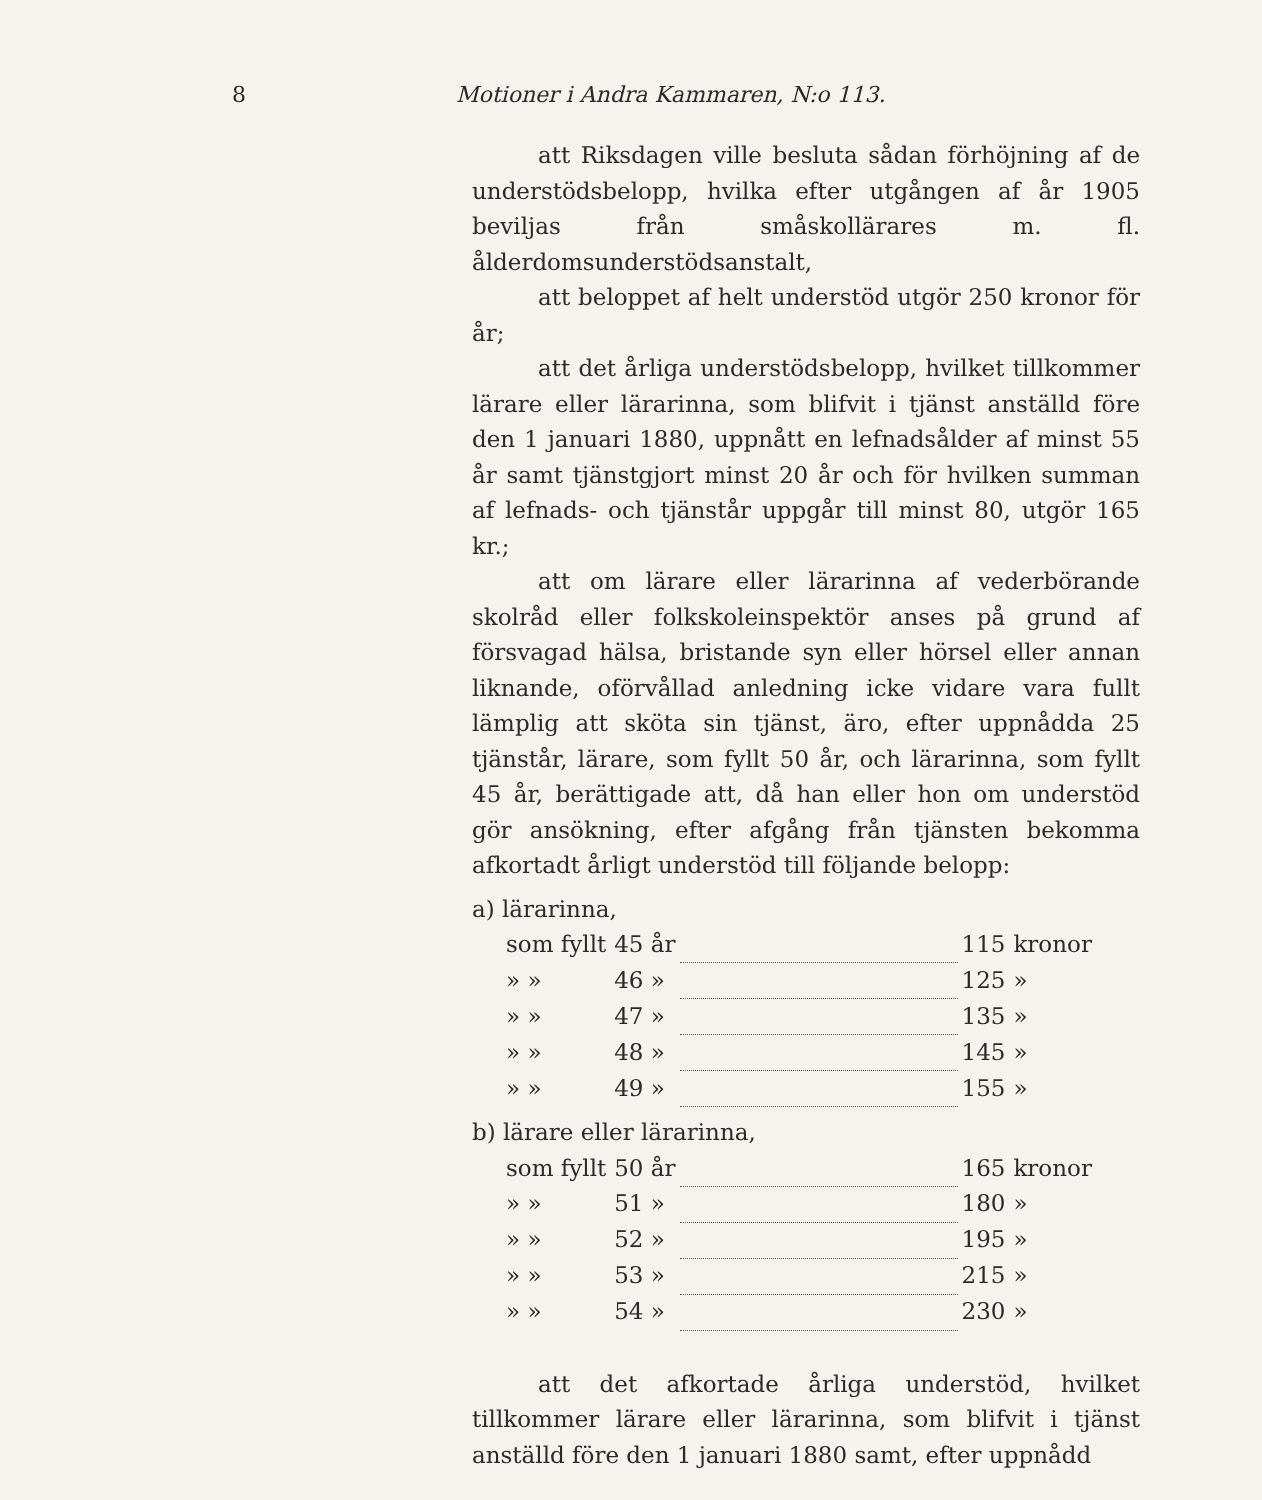8 Motioner i Andra Kammaren, N:o 113.
att Riksdagen ville besluta sådan förhöjning af de understödsbelopp, hvilka efter utgången af år 1905 beviljas från småskollärares m. fl. ålderdomsunderstödsanstalt,
att beloppet af helt understöd utgör 250 kronor för år;
att det årliga understödsbelopp, hvilket tillkommer lärare eller lärarinna, som blifvit i tjänst anställd före den 1 januari 1880, uppnått en lefnadsålder af minst 55 år samt tjänstgjort minst 20 år och för hvilken summan af lefnads- och tjänstår uppgår till minst 80, utgör 165 kr.;
att om lärare eller lärarinna af vederbörande skolråd eller folkskoleinspektör anses på grund af försvagad hälsa, bristande syn eller hörsel eller annan liknande, oförvållad anledning icke vidare vara fullt lämplig att sköta sin tjänst, äro, efter uppnådda 25 tjänstår, lärare, som fyllt 50 år, och lärarinna, som fyllt 45 år, berättigade att, då han eller hon om understöd gör ansökning, efter afgång från tjänsten bekomma afkortadt årligt understöd till följande belopp:
a) lärarinna,
| som fyllt | 45 år | | 115 | kronor |
| » » | 46 » | | 125 | » |
| » » | 47 » | | 135 | » |
| » » | 48 » | | 145 | » |
| » » | 49 » | | 155 | » |
b) lärare eller lärarinna,
| som fyllt | 50 år | | 165 | kronor |
| » » | 51 » | | 180 | » |
| » » | 52 » | | 195 | » |
| » » | 53 » | | 215 | » |
| » » | 54 » | | 230 | » |
att det afkortade årliga understöd, hvilket tillkommer lärare eller lärarinna, som blifvit i tjänst anställd före den 1 januari 1880 samt, efter uppnådd